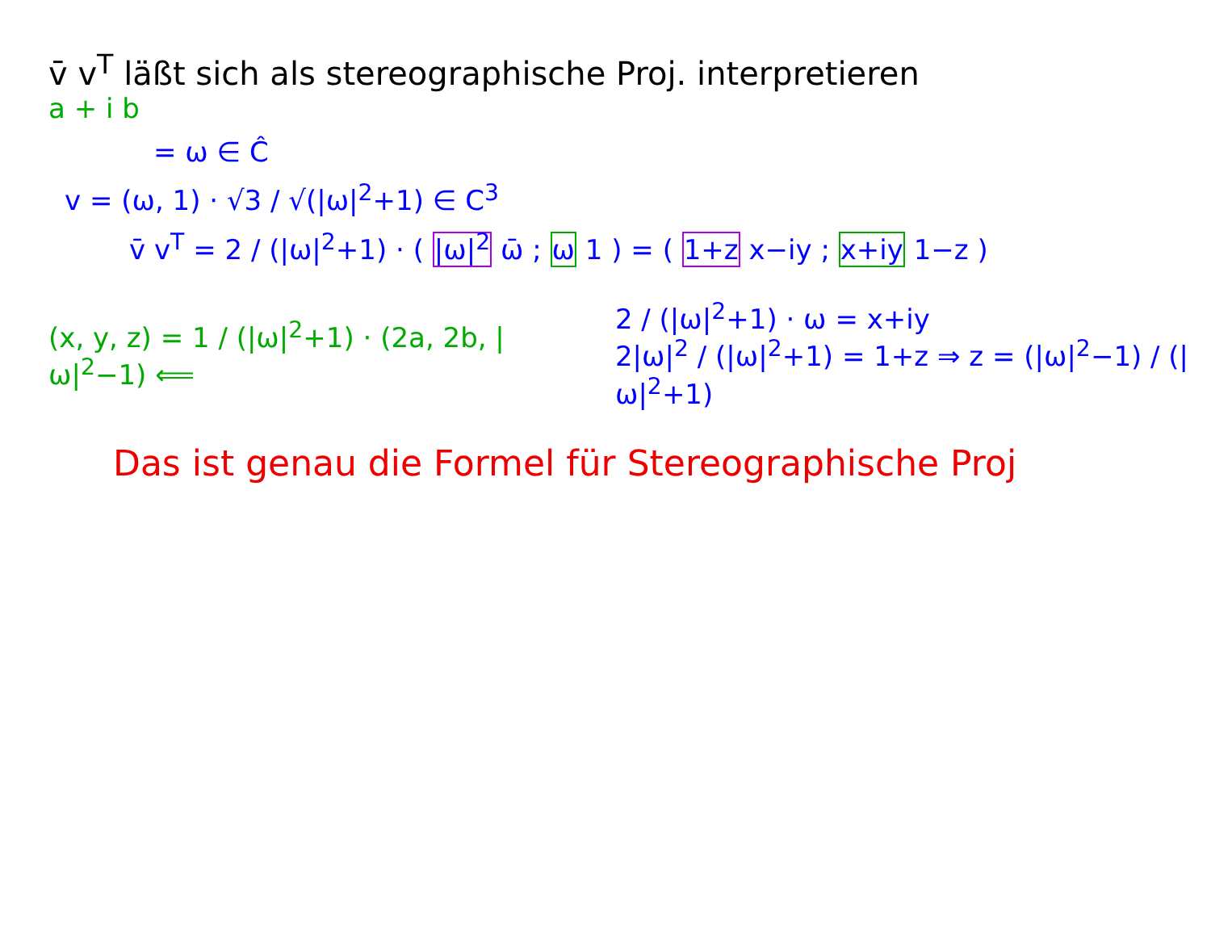v̄ v<sup>T</sup> läßt sich als stereographische Proj. interpretieren
a + i b
= ω ∈ Ĉ
v = (ω, 1) · √3 / √(|ω|<sup>2</sup>+1) ∈ C<sup>3</sup>
v̄ v<sup>T</sup> = 2 / (|ω|<sup>2</sup>+1) · ( |ω|<sup>2</sup> ω̄ ; ω 1 ) = ( 1+z x−iy ; x+iy 1−z )
(x, y, z) = 1 / (|ω|<sup>2</sup>+1) · (2a, 2b, |ω|<sup>2</sup>−1) ⟸
2 / (|ω|<sup>2</sup>+1) · ω = x+iy
2|ω|<sup>2</sup> / (|ω|<sup>2</sup>+1) = 1+z ⇒ z = (|ω|<sup>2</sup>−1) / (|ω|<sup>2</sup>+1)
Das ist genau die Formel für Stereographische Proj